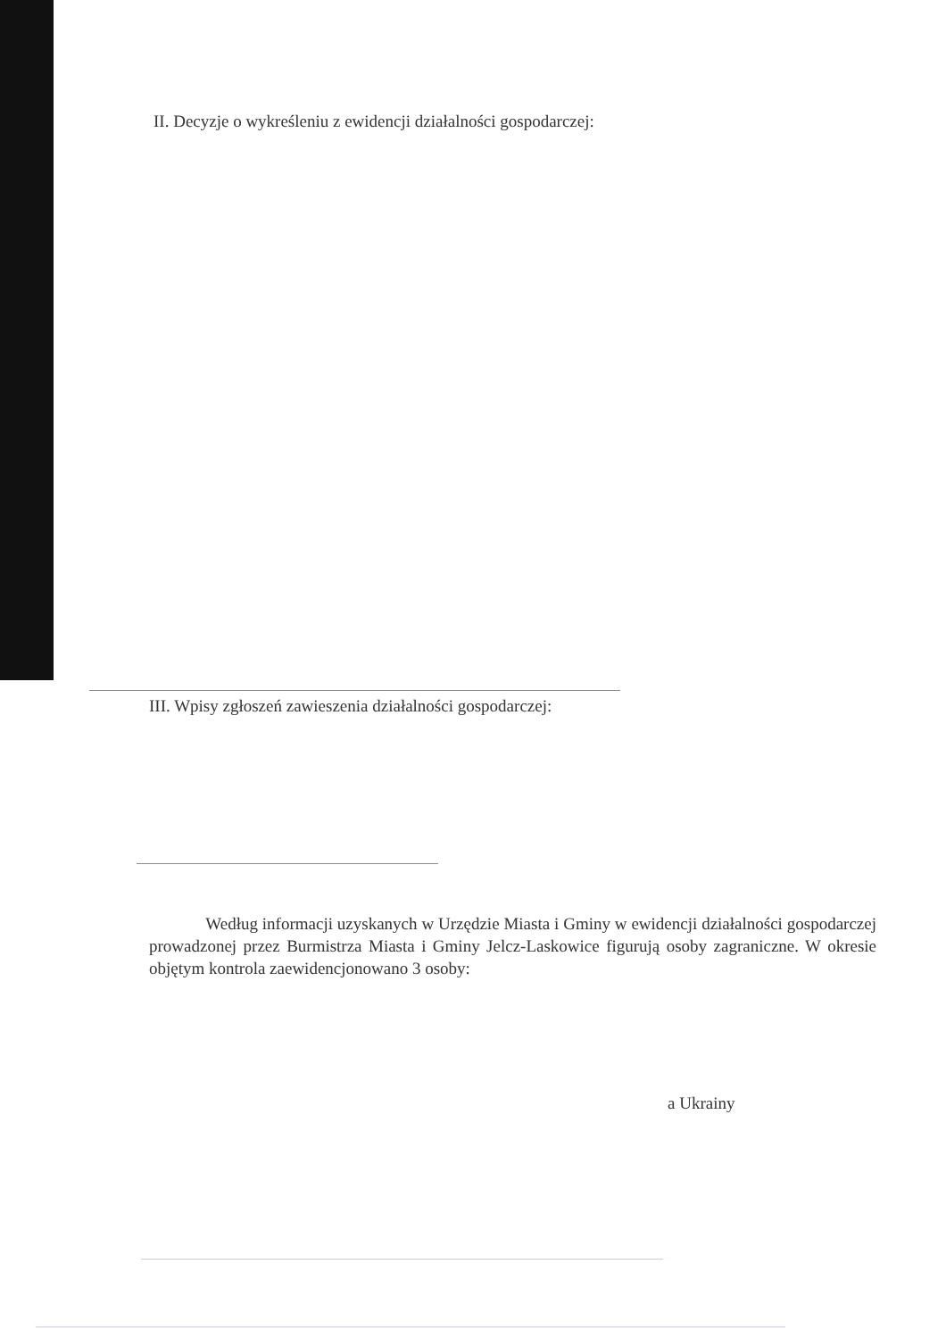II. Decyzje o wykreśleniu z ewidencji działalności gospodarczej:
III. Wpisy zgłoszeń zawieszenia działalności gospodarczej:
Według informacji uzyskanych w Urzędzie Miasta i Gminy w ewidencji działalności gospodarczej prowadzonej przez Burmistrza Miasta i Gminy Jelcz-Laskowice figurują osoby zagraniczne. W okresie objętym kontrola zaewidencjonowano 3 osoby:
a Ukrainy